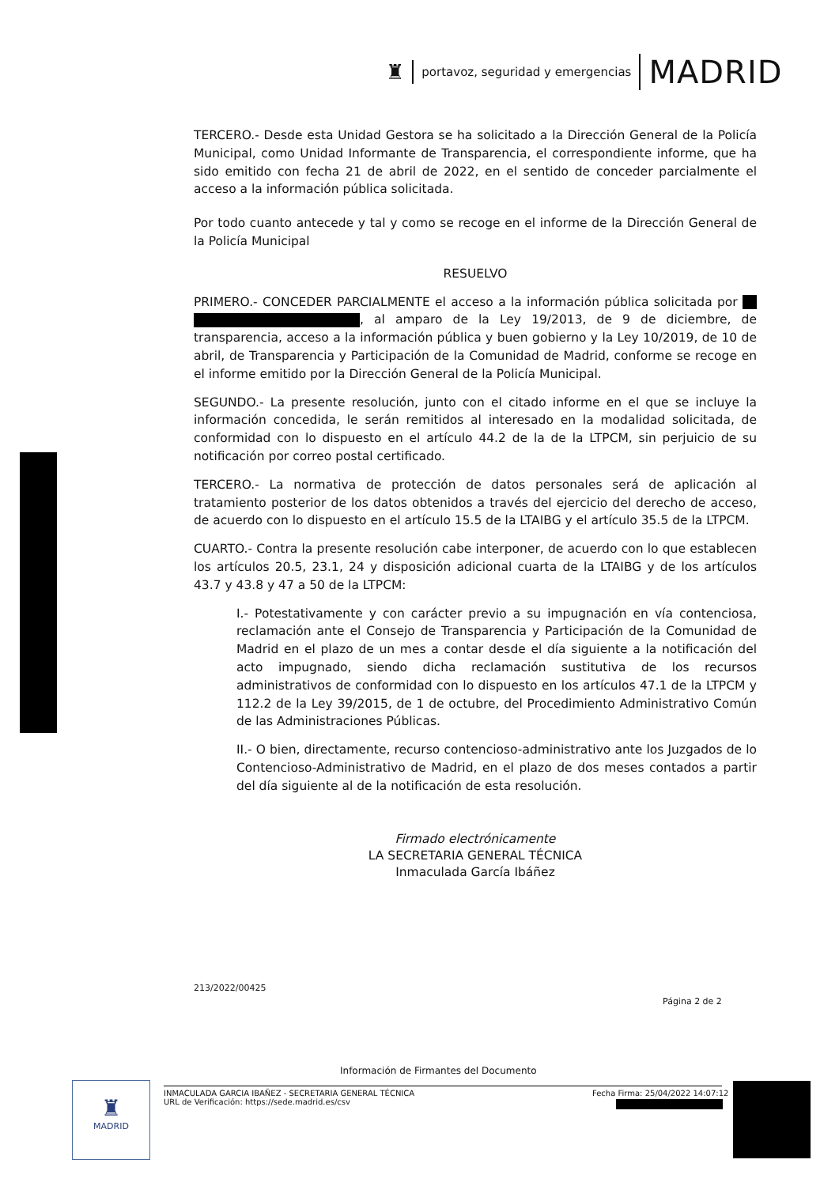♜ portavoz, seguridad y emergencias MADRID
TERCERO.- Desde esta Unidad Gestora se ha solicitado a la Dirección General de la Policía Municipal, como Unidad Informante de Transparencia, el correspondiente informe, que ha sido emitido con fecha 21 de abril de 2022, en el sentido de conceder parcialmente el acceso a la información pública solicitada.
Por todo cuanto antecede y tal y como se recoge en el informe de la Dirección General de la Policía Municipal
RESUELVO
PRIMERO.- CONCEDER PARCIALMENTE el acceso a la información pública solicitada por , al amparo de la Ley 19/2013, de 9 de diciembre, de transparencia, acceso a la información pública y buen gobierno y la Ley 10/2019, de 10 de abril, de Transparencia y Participación de la Comunidad de Madrid, conforme se recoge en el informe emitido por la Dirección General de la Policía Municipal.
SEGUNDO.- La presente resolución, junto con el citado informe en el que se incluye la información concedida, le serán remitidos al interesado en la modalidad solicitada, de conformidad con lo dispuesto en el artículo 44.2 de la de la LTPCM, sin perjuicio de su notificación por correo postal certificado.
TERCERO.- La normativa de protección de datos personales será de aplicación al tratamiento posterior de los datos obtenidos a través del ejercicio del derecho de acceso, de acuerdo con lo dispuesto en el artículo 15.5 de la LTAIBG y el artículo 35.5 de la LTPCM.
CUARTO.- Contra la presente resolución cabe interponer, de acuerdo con lo que establecen los artículos 20.5, 23.1, 24 y disposición adicional cuarta de la LTAIBG y de los artículos 43.7 y 43.8 y 47 a 50 de la LTPCM:
I.- Potestativamente y con carácter previo a su impugnación en vía contenciosa, reclamación ante el Consejo de Transparencia y Participación de la Comunidad de Madrid en el plazo de un mes a contar desde el día siguiente a la notificación del acto impugnado, siendo dicha reclamación sustitutiva de los recursos administrativos de conformidad con lo dispuesto en los artículos 47.1 de la LTPCM y 112.2 de la Ley 39/2015, de 1 de octubre, del Procedimiento Administrativo Común de las Administraciones Públicas.
II.- O bien, directamente, recurso contencioso-administrativo ante los Juzgados de lo Contencioso-Administrativo de Madrid, en el plazo de dos meses contados a partir del día siguiente al de la notificación de esta resolución.
Firmado electrónicamente
LA SECRETARIA GENERAL TÉCNICA
Inmaculada García Ibáñez
213/2022/00425
Página 2 de 2
Información de Firmantes del Documento
♜
MADRID
INMACULADA GARCIA IBAÑEZ - SECRETARIA GENERAL TÉCNICA
URL de Verificación: https://sede.madrid.es/csv
Fecha Firma: 25/04/2022 14:07:12